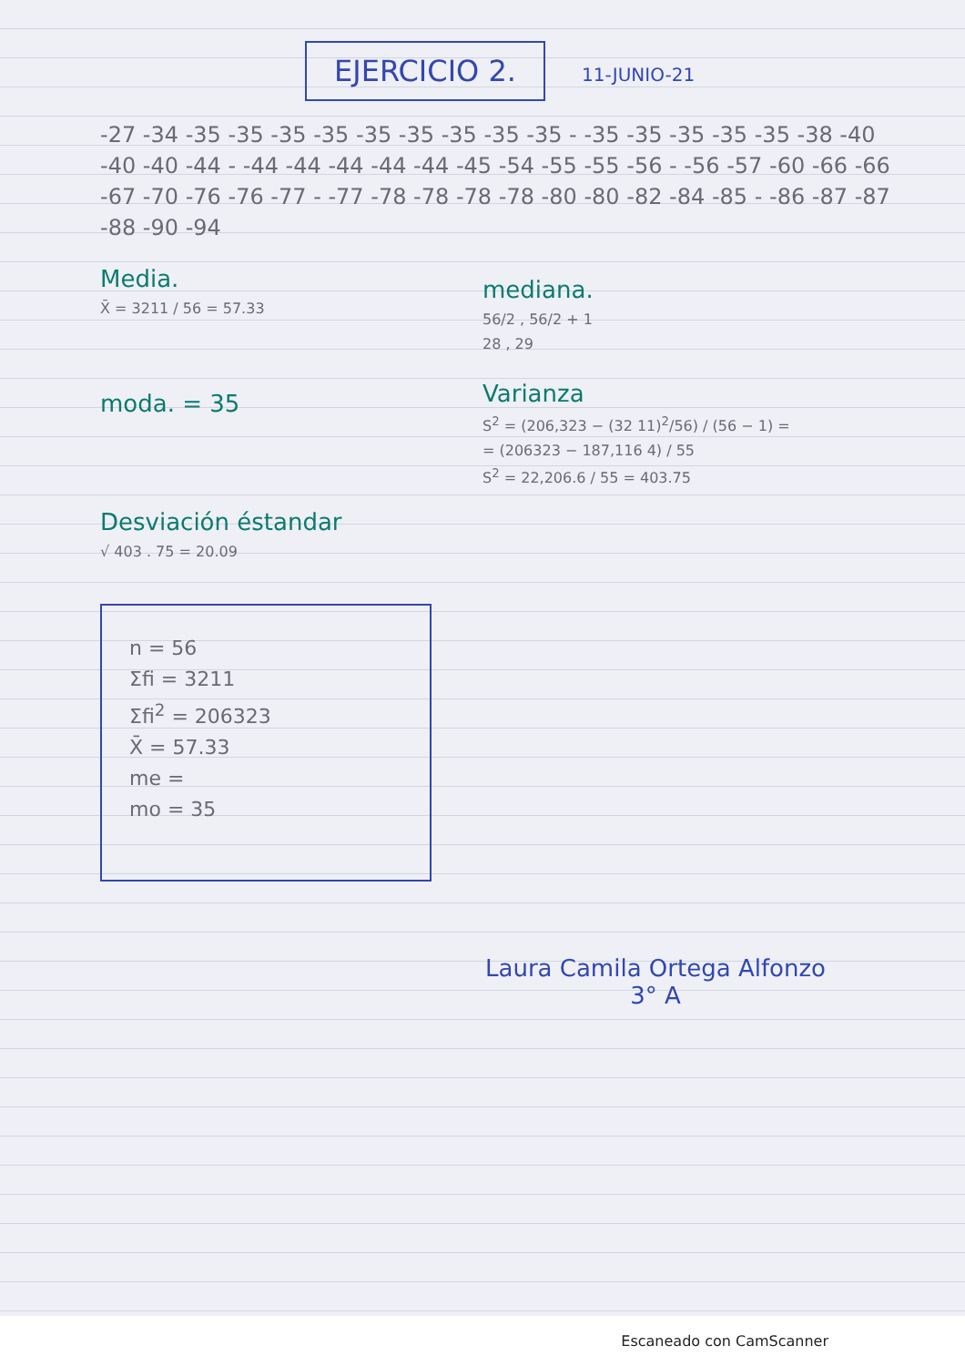EJERCICIO 2.
11-JUNIO-21
-27 -34 -35 -35 -35 -35 -35 -35 -35 -35 -35 - -35 -35 -35 -35 -35 -38 -40 -40 -40 -44 - -44 -44 -44 -44 -44 -45 -54 -55 -55 -56 - -56 -57 -60 -66 -66 -67 -70 -76 -76 -77 - -77 -78 -78 -78 -78 -80 -80 -82 -84 -85 - -86 -87 -87 -88 -90 -94
Media.
X̄ = 3211 / 56 = 57.33
moda. = 35
Desviación éstandar
√ 403 . 75 = 20.09
mediana.
56/2 , 56/2 + 1
28 , 29
Varianza
S<sup>2</sup> = (206,323 − (32 11)<sup>2</sup>/56) / (56 − 1) =
= (206323 − 187,116 4) / 55
S<sup>2</sup> = 22,206.6 / 55 = 403.75
n = 56
Σfi = 3211
Σfi<sup>2</sup> = 206323
X̄ = 57.33
me =
mo = 35
Laura Camila Ortega Alfonzo
3° A
Escaneado con CamScanner